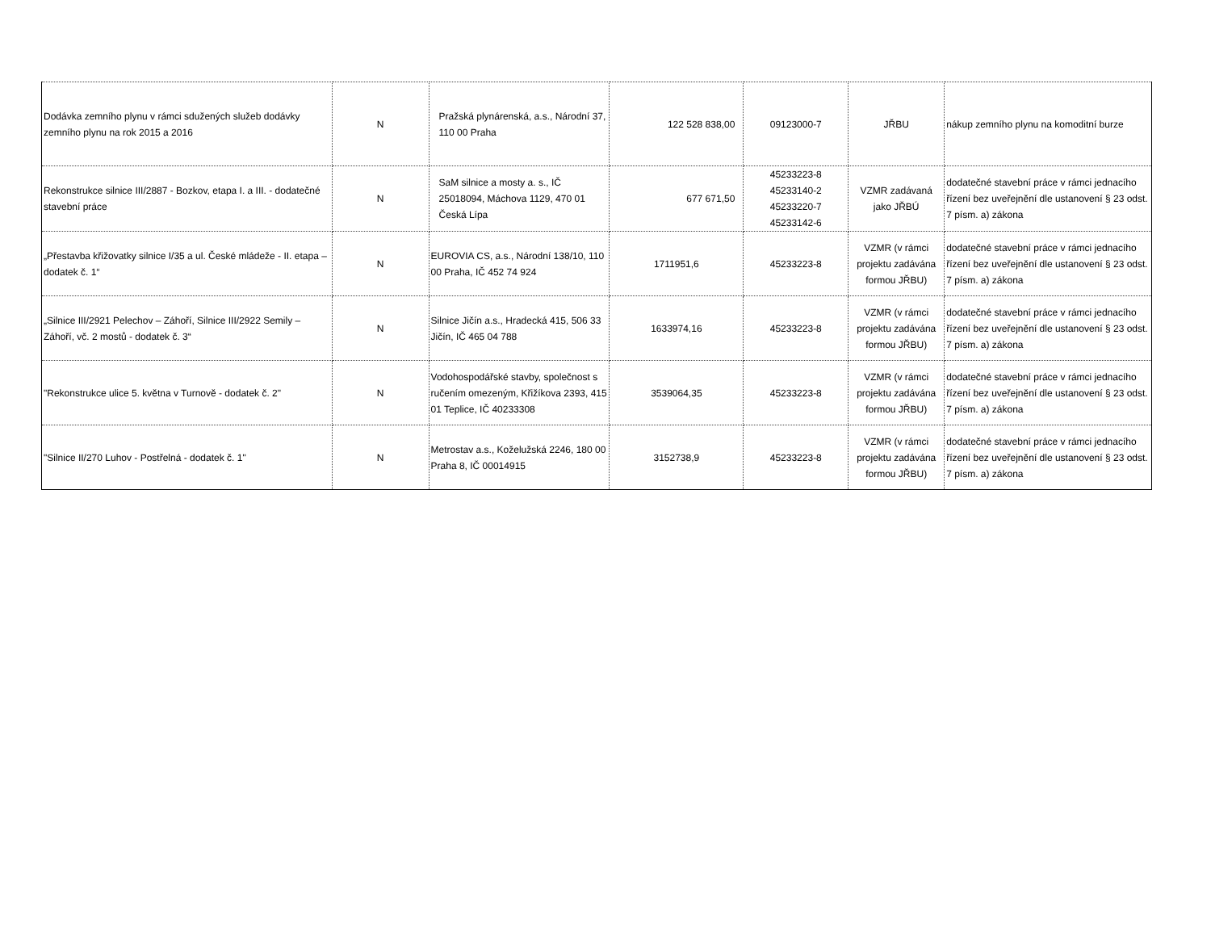| Dodávka zemního plynu v rámci sdužených služeb dodávky zemního plynu na rok 2015 a 2016 | N | Pražská plynárenská, a.s., Národní 37, 110 00 Praha | 122 528 838,00 | 09123000-7 | JŘBU | nákup zemního plynu na komoditní burze |
| Rekonstrukce silnice III/2887 - Bozkov, etapa I. a III. - dodatečné stavební práce | N | SaM silnice a mosty a. s., IČ 25018094, Máchova 1129, 470 01 Česká Lípa | 677 671,50 | 45233223-8 45233140-2 45233220-7 45233142-6 | VZMR zadávaná jako JŘBÚ | dodatečné stavební práce v rámci jednacího řízení bez uveřejnění dle ustanovení § 23 odst. 7 písm. a) zákona |
| „Přestavba křižovatky silnice I/35 a ul. České mládeže - II. etapa – dodatek č. 1“ | N | EUROVIA CS, a.s., Národní 138/10, 110 00 Praha, IČ 452 74 924 | 1711951,6 | 45233223-8 | VZMR (v rámci projektu zadávána formou JŘBU) | dodatečné stavební práce v rámci jednacího řízení bez uveřejnění dle ustanovení § 23 odst. 7 písm. a) zákona |
| „Silnice III/2921 Pelechov – Záhoří, Silnice III/2922 Semily – Záhoří, vč. 2 mostů - dodatek č. 3“ | N | Silnice Jičín a.s., Hradecká 415, 506 33 Jičín, IČ 465 04 788 | 1633974,16 | 45233223-8 | VZMR (v rámci projektu zadávána formou JŘBU) | dodatečné stavební práce v rámci jednacího řízení bez uveřejnění dle ustanovení § 23 odst. 7 písm. a) zákona |
| "Rekonstrukce ulice 5. května v Turnově - dodatek č. 2" | N | Vodohospodářské stavby, společnost s ručením omezeným, Křižíkova 2393, 415 01 Teplice, IČ 40233308 | 3539064,35 | 45233223-8 | VZMR (v rámci projektu zadávána formou JŘBU) | dodatečné stavební práce v rámci jednacího řízení bez uveřejnění dle ustanovení § 23 odst. 7 písm. a) zákona |
| "Silnice II/270 Luhov - Postřelná - dodatek č. 1" | N | Metrostav a.s., Koželužská 2246, 180 00 Praha 8, IČ 00014915 | 3152738,9 | 45233223-8 | VZMR (v rámci projektu zadávána formou JŘBU) | dodatečné stavební práce v rámci jednacího řízení bez uveřejnění dle ustanovení § 23 odst. 7 písm. a) zákona |